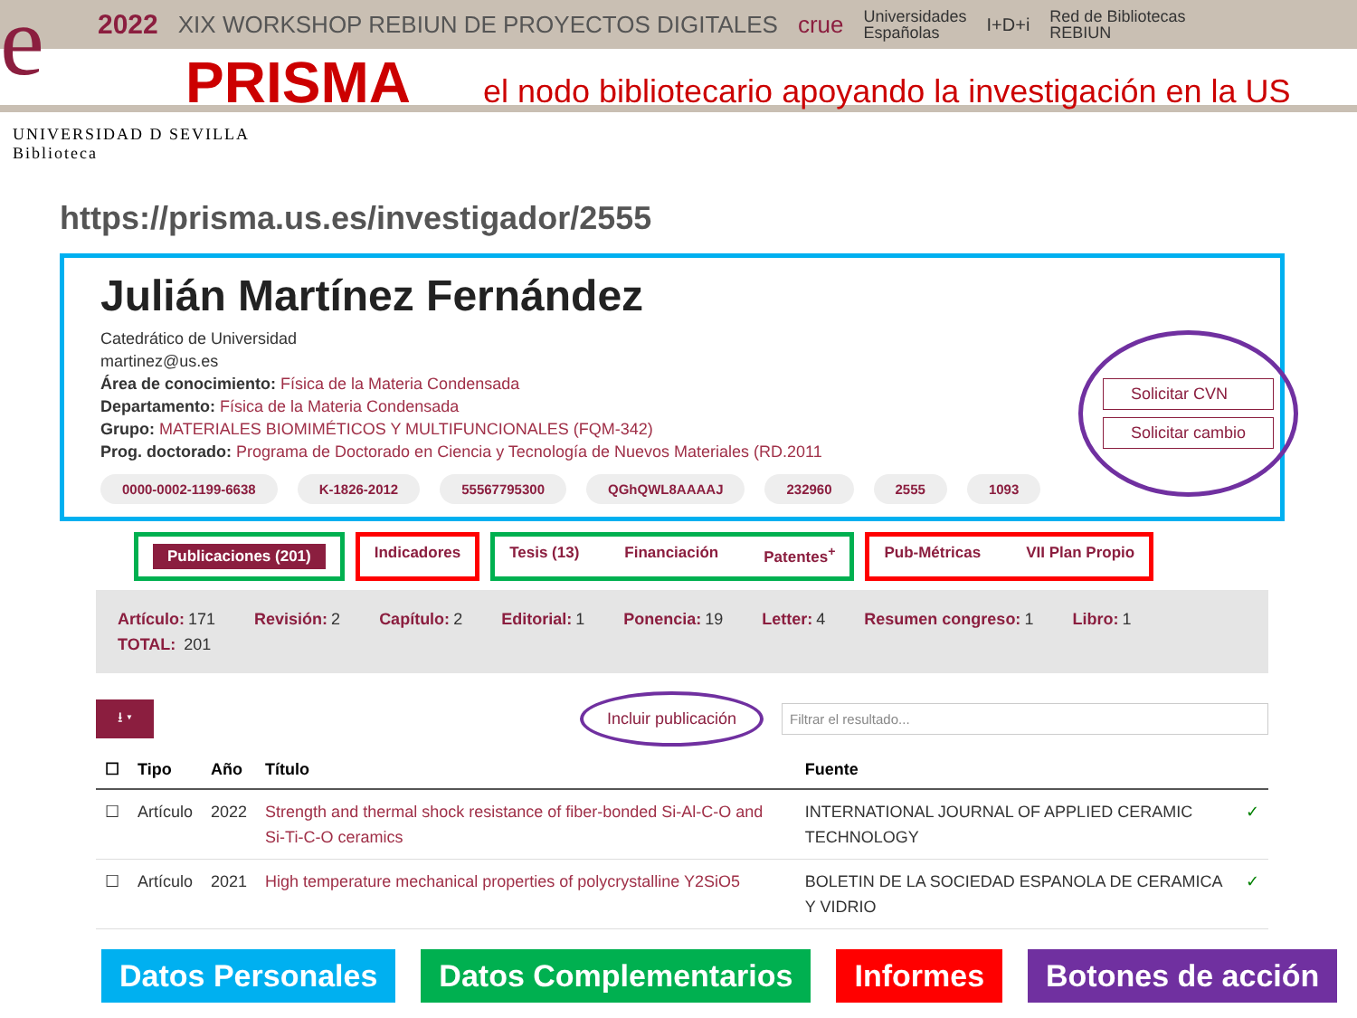e
2022 XIX WORKSHOP REBIUN DE PROYECTOS DIGITALES crue Universidades
Españolas I+D+i Red de Bibliotecas
REBIUN
PRISMA el nodo bibliotecario apoyando la investigación en la US
UNIVERSIDAD D SEVILLA
Biblioteca
https://prisma.us.es/investigador/2555
Julián Martínez Fernández
Catedrático de Universidad
martinez@us.es
Área de conocimiento: Física de la Materia Condensada
Departamento: Física de la Materia Condensada
Grupo: MATERIALES BIOMIMÉTICOS Y MULTIFUNCIONALES (FQM-342)
Prog. doctorado: Programa de Doctorado en Ciencia y Tecnología de Nuevos Materiales (RD.2011
0000-0002-1199-6638 K-1826-2012 55567795300 QGhQWL8AAAAJ 232960 2555 1093
Solicitar CVN
Solicitar cambio
Publicaciones (201)
Indicadores Tesis (13) Financiación Patentes<sup>+</sup>
Pub-Métricas VII Plan Propio
Artículo: 171 Revisión: 2 Capítulo: 2 Editorial: 1 Ponencia: 19 Letter: 4 Resumen congreso: 1 Libro: 1
TOTAL: 201
⭳ ▾ Incluir publicación Filtrar el resultado...
| ☐ | Tipo | Año | Título | Fuente | |
| --- | --- | --- | --- | --- | --- |
| ☐ | Artículo | 2022 | Strength and thermal shock resistance of fiber-bonded Si-Al-C-O and Si-Ti-C-O ceramics | INTERNATIONAL JOURNAL OF APPLIED CERAMIC TECHNOLOGY | ✓ |
| ☐ | Artículo | 2021 | High temperature mechanical properties of polycrystalline Y2SiO5 | BOLETIN DE LA SOCIEDAD ESPANOLA DE CERAMICA Y VIDRIO | ✓ |
Datos Personales Datos Complementarios Informes Botones de acción